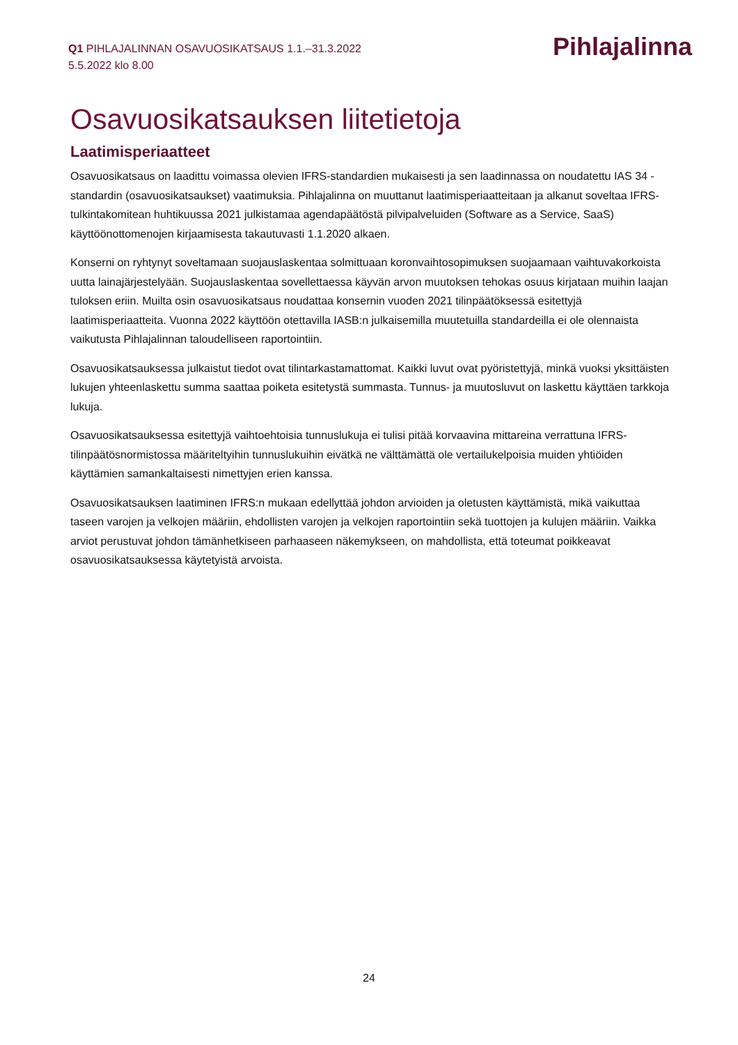Q1 PIHLAJALINNAN OSAVUOSIKATSAUS 1.1.–31.3.2022
5.5.2022 klo 8.00
Pihlajalinna
Osavuosikatsauksen liitetietoja
Laatimisperiaatteet
Osavuosikatsaus on laadittu voimassa olevien IFRS-standardien mukaisesti ja sen laadinnassa on noudatettu IAS 34 -standardin (osavuosikatsaukset) vaatimuksia. Pihlajalinna on muuttanut laatimisperiaatteitaan ja alkanut soveltaa IFRS-tulkintakomitean huhtikuussa 2021 julkistamaa agendapäätöstä pilvipalveluiden (Software as a Service, SaaS) käyttöönottomenojen kirjaamisesta takautuvasti 1.1.2020 alkaen.
Konserni on ryhtynyt soveltamaan suojauslaskentaa solmittuaan koronvaihtosopimuksen suojaamaan vaihtuvakorkoista uutta lainajärjestelyään. Suojauslaskentaa sovellettaessa käyvän arvon muutoksen tehokas osuus kirjataan muihin laajan tuloksen eriin. Muilta osin osavuosikatsaus noudattaa konsernin vuoden 2021 tilinpäätöksessä esitettyjä laatimisperiaatteita. Vuonna 2022 käyttöön otettavilla IASB:n julkaisemilla muutetuilla standardeilla ei ole olennaista vaikutusta Pihlajalinnan taloudelliseen raportointiin.
Osavuosikatsauksessa julkaistut tiedot ovat tilintarkastamattomat. Kaikki luvut ovat pyöristettyjä, minkä vuoksi yksittäisten lukujen yhteenlaskettu summa saattaa poiketa esitetystä summasta. Tunnus- ja muutosluvut on laskettu käyttäen tarkkoja lukuja.
Osavuosikatsauksessa esitettyjä vaihtoehtoisia tunnuslukuja ei tulisi pitää korvaavina mittareina verrattuna IFRS-tilinpäätösnormistossa määriteltyihin tunnuslukuihin eivätkä ne välttämättä ole vertailukelpoisia muiden yhtiöiden käyttämien samankaltaisesti nimettyjen erien kanssa.
Osavuosikatsauksen laatiminen IFRS:n mukaan edellyttää johdon arvioiden ja oletusten käyttämistä, mikä vaikuttaa taseen varojen ja velkojen määriin, ehdollisten varojen ja velkojen raportointiin sekä tuottojen ja kulujen määriin. Vaikka arviot perustuvat johdon tämänhetkiseen parhaaseen näkemykseen, on mahdollista, että toteumat poikkeavat osavuosikatsauksessa käytetyistä arvoista.
24